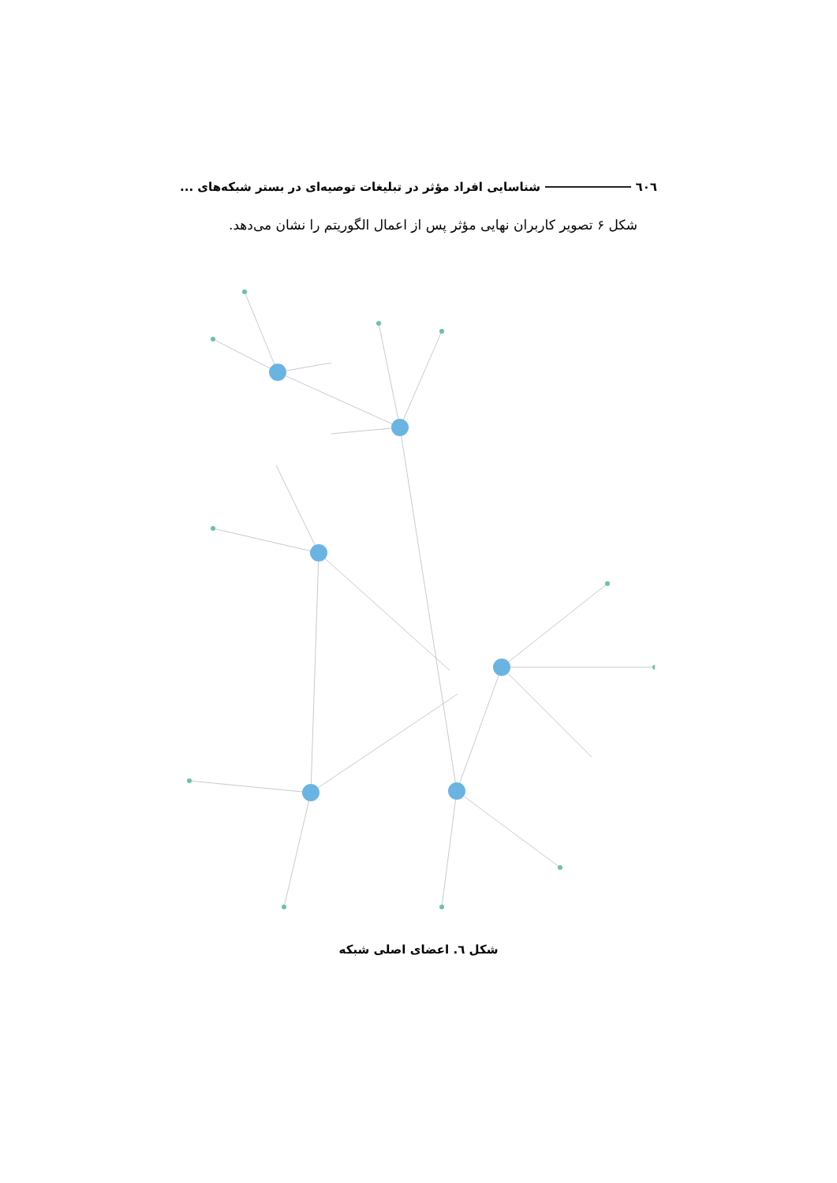٦٠٦ شناسایی افراد مؤثر در تبلیغات توصیه‌ای در بستر شبکه‌های ...
شکل ۶ تصویر کاربران نهایی مؤثر پس از اعمال الگوریتم را نشان می‌دهد.
شکل ٦. اعضای اصلی شبکه